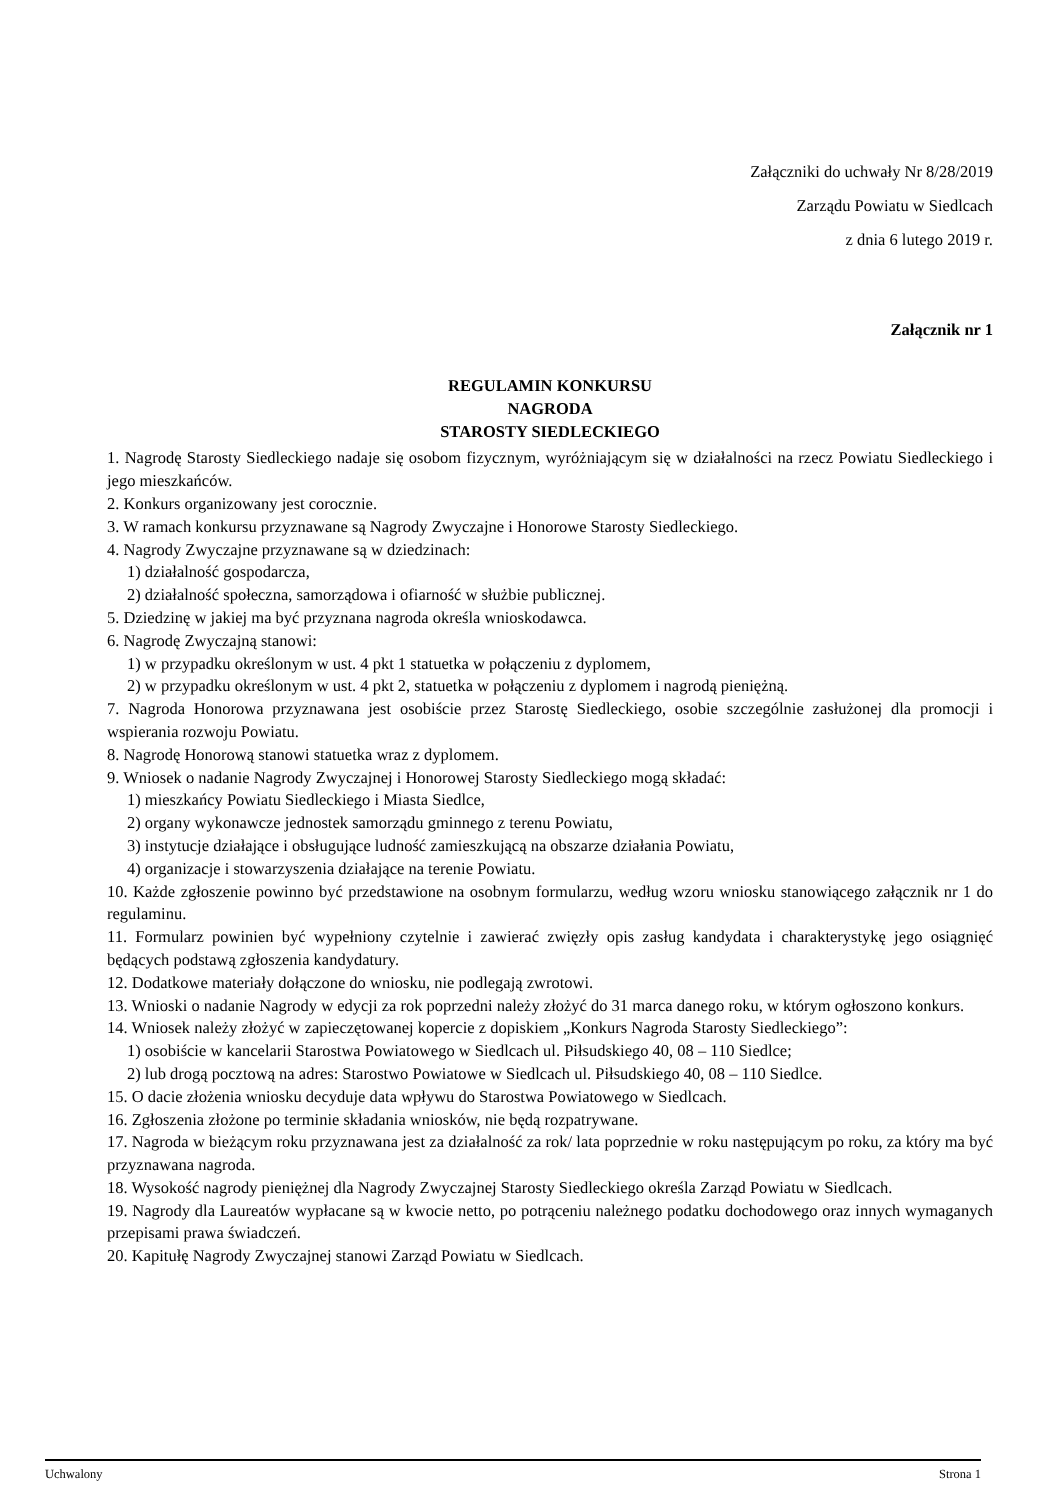Załączniki do uchwały Nr 8/28/2019
Zarządu Powiatu w Siedlcach
z dnia 6 lutego 2019 r.
Załącznik nr 1
REGULAMIN KONKURSU
NAGRODA
STAROSTY SIEDLECKIEGO
1. Nagrodę Starosty Siedleckiego nadaje się osobom fizycznym, wyróżniającym się w działalności na rzecz Powiatu Siedleckiego i jego mieszkańców.
2. Konkurs organizowany jest corocznie.
3. W ramach konkursu przyznawane są Nagrody Zwyczajne i Honorowe Starosty Siedleckiego.
4. Nagrody Zwyczajne przyznawane są w dziedzinach:
1) działalność gospodarcza,
2) działalność społeczna, samorządowa i ofiarność w służbie publicznej.
5. Dziedzinę w jakiej ma być przyznana nagroda określa wnioskodawca.
6. Nagrodę Zwyczajną stanowi:
1) w przypadku określonym w ust. 4 pkt 1 statuetka w połączeniu z dyplomem,
2) w przypadku określonym w ust. 4 pkt 2, statuetka w połączeniu z dyplomem i nagrodą pieniężną.
7. Nagroda Honorowa przyznawana jest osobiście przez Starostę Siedleckiego, osobie szczególnie zasłużonej dla promocji i wspierania rozwoju Powiatu.
8. Nagrodę Honorową stanowi statuetka wraz z dyplomem.
9. Wniosek o nadanie Nagrody Zwyczajnej i Honorowej Starosty Siedleckiego mogą składać:
1) mieszkańcy Powiatu Siedleckiego i Miasta Siedlce,
2) organy wykonawcze jednostek samorządu gminnego z terenu Powiatu,
3) instytucje działające i obsługujące ludność zamieszkującą na obszarze działania Powiatu,
4) organizacje i stowarzyszenia działające na terenie Powiatu.
10. Każde zgłoszenie powinno być przedstawione na osobnym formularzu, według wzoru wniosku stanowiącego załącznik nr 1 do regulaminu.
11. Formularz powinien być wypełniony czytelnie i zawierać zwięzły opis zasług kandydata i charakterystykę jego osiągnięć będących podstawą zgłoszenia kandydatury.
12. Dodatkowe materiały dołączone do wniosku, nie podlegają zwrotowi.
13. Wnioski o nadanie Nagrody w edycji za rok poprzedni należy złożyć do 31 marca danego roku, w którym ogłoszono konkurs.
14. Wniosek należy złożyć w zapieczętowanej kopercie z dopiskiem „Konkurs Nagroda Starosty Siedleckiego”:
1) osobiście w kancelarii Starostwa Powiatowego w Siedlcach ul. Piłsudskiego 40, 08 – 110 Siedlce;
2) lub drogą pocztową na adres: Starostwo Powiatowe w Siedlcach ul. Piłsudskiego 40, 08 – 110 Siedlce.
15. O dacie złożenia wniosku decyduje data wpływu do Starostwa Powiatowego w Siedlcach.
16. Zgłoszenia złożone po terminie składania wniosków, nie będą rozpatrywane.
17. Nagroda w bieżącym roku przyznawana jest za działalność za rok/ lata poprzednie w roku następującym po roku, za który ma być przyznawana nagroda.
18. Wysokość nagrody pieniężnej dla Nagrody Zwyczajnej Starosty Siedleckiego określa Zarząd Powiatu w Siedlcach.
19. Nagrody dla Laureatów wypłacane są w kwocie netto, po potrąceniu należnego podatku dochodowego oraz innych wymaganych przepisami prawa świadczeń.
20. Kapitułę Nagrody Zwyczajnej stanowi Zarząd Powiatu w Siedlcach.
Uchwalony Strona 1